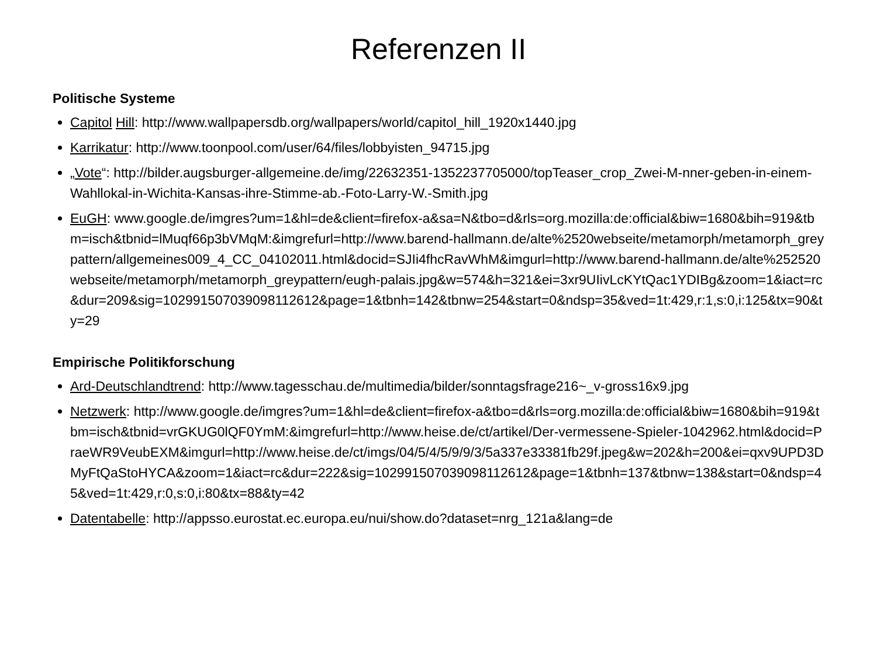Referenzen II
Politische Systeme
Capitol Hill: http://www.wallpapersdb.org/wallpapers/world/capitol_hill_1920x1440.jpg
Karrikatur: http://www.toonpool.com/user/64/files/lobbyisten_94715.jpg
„Vote“: http://bilder.augsburger-allgemeine.de/img/22632351-1352237705000/topTeaser_crop_Zwei-M-nner-geben-in-einem-Wahllokal-in-Wichita-Kansas-ihre-Stimme-ab.-Foto-Larry-W.-Smith.jpg
EuGH: www.google.de/imgres?um=1&hl=de&client=firefox-a&sa=N&tbo=d&rls=org.mozilla:de:official&biw=1680&bih=919&tbm=isch&tbnid=lMuqf66p3bVMqM:&imgrefurl=http://www.barend-hallmann.de/alte%2520webseite/metamorph/metamorph_greypattern/allgemeines009_4_CC_04102011.html&docid=SJIi4fhcRavWhM&imgurl=http://www.barend-hallmann.de/alte%252520webseite/metamorph/metamorph_greypattern/eugh-palais.jpg&w=574&h=321&ei=3xr9UIivLcKYtQac1YDIBg&zoom=1&iact=rc&dur=209&sig=102991507039098112612&page=1&tbnh=142&tbnw=254&start=0&ndsp=35&ved=1t:429,r:1,s:0,i:125&tx=90&ty=29
Empirische Politikforschung
Ard-Deutschlandtrend: http://www.tagesschau.de/multimedia/bilder/sonntagsfrage216~_v-gross16x9.jpg
Netzwerk: http://www.google.de/imgres?um=1&hl=de&client=firefox-a&tbo=d&rls=org.mozilla:de:official&biw=1680&bih=919&tbm=isch&tbnid=vrGKUG0lQF0YmM:&imgrefurl=http://www.heise.de/ct/artikel/Der-vermessene-Spieler-1042962.html&docid=PraeWR9VeubEXM&imgurl=http://www.heise.de/ct/imgs/04/5/4/5/9/9/3/5a337e33381fb29f.jpeg&w=202&h=200&ei=qxv9UPD3DMyFtQaStoHYCA&zoom=1&iact=rc&dur=222&sig=102991507039098112612&page=1&tbnh=137&tbnw=138&start=0&ndsp=45&ved=1t:429,r:0,s:0,i:80&tx=88&ty=42
Datentabelle: http://appsso.eurostat.ec.europa.eu/nui/show.do?dataset=nrg_121a&lang=de